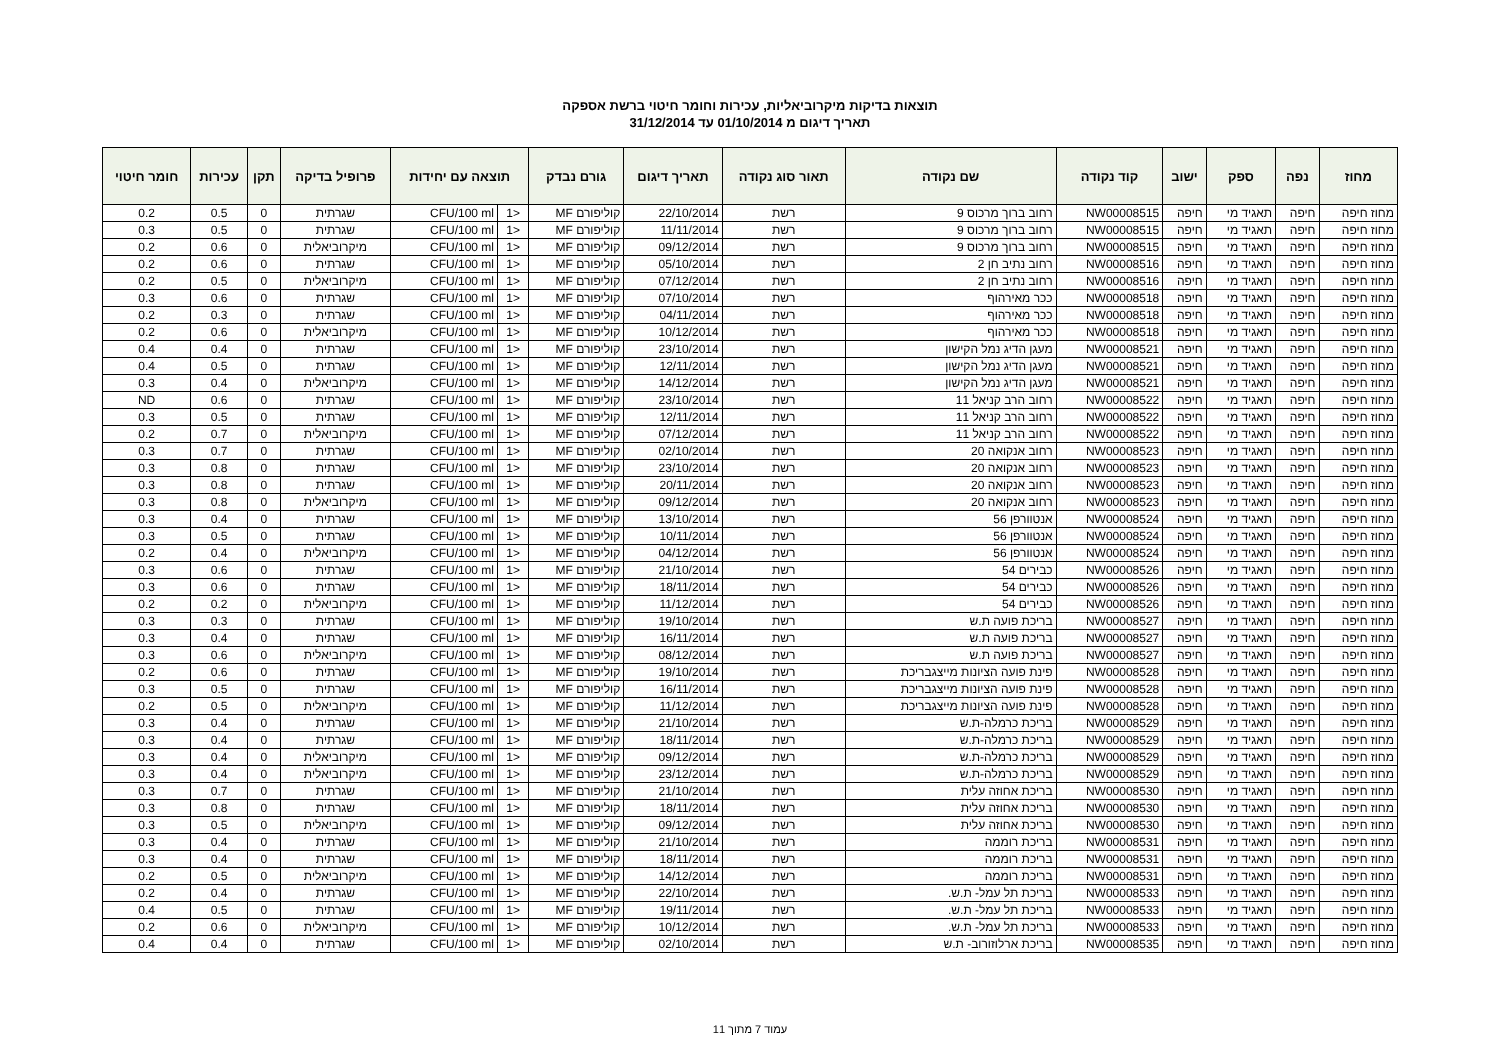תוצאות בדיקות מיקרוביאליות, עכירות וחומר חיטוי ברשת אספקה
תאריך דיגום מ 01/10/2014 עד 31/12/2014
| מחוז | נפה | ספק | ישוב | קוד נקודה | שם נקודה | תאור סוג נקודה | תאריך דיגום | גורם נבדק | תוצאה עם יחידות | | פרופיל בדיקה | תקן | עכירות | חומר חיטוי |
| --- | --- | --- | --- | --- | --- | --- | --- | --- | --- | --- | --- | --- | --- | --- |
| מחוז חיפה | חיפה | תאגיד מי | חיפה | NW00008515 | רחוב ברוך מרכוס 9 | רשת | 22/10/2014 | קוליפורם MF | <1 | CFU/100 ml | שגרתית | 0 | 0.5 | 0.2 |
| מחוז חיפה | חיפה | תאגיד מי | חיפה | NW00008515 | רחוב ברוך מרכוס 9 | רשת | 11/11/2014 | קוליפורם MF | <1 | CFU/100 ml | שגרתית | 0 | 0.5 | 0.3 |
| מחוז חיפה | חיפה | תאגיד מי | חיפה | NW00008515 | רחוב ברוך מרכוס 9 | רשת | 09/12/2014 | קוליפורם MF | <1 | CFU/100 ml | מיקרוביאלית | 0 | 0.6 | 0.2 |
| מחוז חיפה | חיפה | תאגיד מי | חיפה | NW00008516 | רחוב נתיב חן 2 | רשת | 05/10/2014 | קוליפורם MF | <1 | CFU/100 ml | שגרתית | 0 | 0.6 | 0.2 |
| מחוז חיפה | חיפה | תאגיד מי | חיפה | NW00008516 | רחוב נתיב חן 2 | רשת | 07/12/2014 | קוליפורם MF | <1 | CFU/100 ml | מיקרוביאלית | 0 | 0.5 | 0.2 |
| מחוז חיפה | חיפה | תאגיד מי | חיפה | NW00008518 | ככר מאירהוף | רשת | 07/10/2014 | קוליפורם MF | <1 | CFU/100 ml | שגרתית | 0 | 0.6 | 0.3 |
| מחוז חיפה | חיפה | תאגיד מי | חיפה | NW00008518 | ככר מאירהוף | רשת | 04/11/2014 | קוליפורם MF | <1 | CFU/100 ml | שגרתית | 0 | 0.3 | 0.2 |
| מחוז חיפה | חיפה | תאגיד מי | חיפה | NW00008518 | ככר מאירהוף | רשת | 10/12/2014 | קוליפורם MF | <1 | CFU/100 ml | מיקרוביאלית | 0 | 0.6 | 0.2 |
| מחוז חיפה | חיפה | תאגיד מי | חיפה | NW00008521 | מעגן הדיג נמל הקישון | רשת | 23/10/2014 | קוליפורם MF | <1 | CFU/100 ml | שגרתית | 0 | 0.4 | 0.4 |
| מחוז חיפה | חיפה | תאגיד מי | חיפה | NW00008521 | מעגן הדיג נמל הקישון | רשת | 12/11/2014 | קוליפורם MF | <1 | CFU/100 ml | שגרתית | 0 | 0.5 | 0.4 |
| מחוז חיפה | חיפה | תאגיד מי | חיפה | NW00008521 | מעגן הדיג נמל הקישון | רשת | 14/12/2014 | קוליפורם MF | <1 | CFU/100 ml | מיקרוביאלית | 0 | 0.4 | 0.3 |
| מחוז חיפה | חיפה | תאגיד מי | חיפה | NW00008522 | רחוב הרב קניאל 11 | רשת | 23/10/2014 | קוליפורם MF | <1 | CFU/100 ml | שגרתית | 0 | 0.6 | ND |
| מחוז חיפה | חיפה | תאגיד מי | חיפה | NW00008522 | רחוב הרב קניאל 11 | רשת | 12/11/2014 | קוליפורם MF | <1 | CFU/100 ml | שגרתית | 0 | 0.5 | 0.3 |
| מחוז חיפה | חיפה | תאגיד מי | חיפה | NW00008522 | רחוב הרב קניאל 11 | רשת | 07/12/2014 | קוליפורם MF | <1 | CFU/100 ml | מיקרוביאלית | 0 | 0.7 | 0.2 |
| מחוז חיפה | חיפה | תאגיד מי | חיפה | NW00008523 | רחוב אנקואה 20 | רשת | 02/10/2014 | קוליפורם MF | <1 | CFU/100 ml | שגרתית | 0 | 0.7 | 0.3 |
| מחוז חיפה | חיפה | תאגיד מי | חיפה | NW00008523 | רחוב אנקואה 20 | רשת | 23/10/2014 | קוליפורם MF | <1 | CFU/100 ml | שגרתית | 0 | 0.8 | 0.3 |
| מחוז חיפה | חיפה | תאגיד מי | חיפה | NW00008523 | רחוב אנקואה 20 | רשת | 20/11/2014 | קוליפורם MF | <1 | CFU/100 ml | שגרתית | 0 | 0.8 | 0.3 |
| מחוז חיפה | חיפה | תאגיד מי | חיפה | NW00008523 | רחוב אנקואה 20 | רשת | 09/12/2014 | קוליפורם MF | <1 | CFU/100 ml | מיקרוביאלית | 0 | 0.8 | 0.3 |
| מחוז חיפה | חיפה | תאגיד מי | חיפה | NW00008524 | אנטוורפן 56 | רשת | 13/10/2014 | קוליפורם MF | <1 | CFU/100 ml | שגרתית | 0 | 0.4 | 0.3 |
| מחוז חיפה | חיפה | תאגיד מי | חיפה | NW00008524 | אנטוורפן 56 | רשת | 10/11/2014 | קוליפורם MF | <1 | CFU/100 ml | שגרתית | 0 | 0.5 | 0.3 |
| מחוז חיפה | חיפה | תאגיד מי | חיפה | NW00008524 | אנטוורפן 56 | רשת | 04/12/2014 | קוליפורם MF | <1 | CFU/100 ml | מיקרוביאלית | 0 | 0.4 | 0.2 |
| מחוז חיפה | חיפה | תאגיד מי | חיפה | NW00008526 | כבירים 54 | רשת | 21/10/2014 | קוליפורם MF | <1 | CFU/100 ml | שגרתית | 0 | 0.6 | 0.3 |
| מחוז חיפה | חיפה | תאגיד מי | חיפה | NW00008526 | כבירים 54 | רשת | 18/11/2014 | קוליפורם MF | <1 | CFU/100 ml | שגרתית | 0 | 0.6 | 0.3 |
| מחוז חיפה | חיפה | תאגיד מי | חיפה | NW00008526 | כבירים 54 | רשת | 11/12/2014 | קוליפורם MF | <1 | CFU/100 ml | מיקרוביאלית | 0 | 0.2 | 0.2 |
| מחוז חיפה | חיפה | תאגיד מי | חיפה | NW00008527 | בריכת פועה ת.ש | רשת | 19/10/2014 | קוליפורם MF | <1 | CFU/100 ml | שגרתית | 0 | 0.3 | 0.3 |
| מחוז חיפה | חיפה | תאגיד מי | חיפה | NW00008527 | בריכת פועה ת.ש | רשת | 16/11/2014 | קוליפורם MF | <1 | CFU/100 ml | שגרתית | 0 | 0.4 | 0.3 |
| מחוז חיפה | חיפה | תאגיד מי | חיפה | NW00008527 | בריכת פועה ת.ש | רשת | 08/12/2014 | קוליפורם MF | <1 | CFU/100 ml | מיקרוביאלית | 0 | 0.6 | 0.3 |
| מחוז חיפה | חיפה | תאגיד מי | חיפה | NW00008528 | פינת פועה הציונות מייצגבריכת | רשת | 19/10/2014 | קוליפורם MF | <1 | CFU/100 ml | שגרתית | 0 | 0.6 | 0.2 |
| מחוז חיפה | חיפה | תאגיד מי | חיפה | NW00008528 | פינת פועה הציונות מייצגבריכת | רשת | 16/11/2014 | קוליפורם MF | <1 | CFU/100 ml | שגרתית | 0 | 0.5 | 0.3 |
| מחוז חיפה | חיפה | תאגיד מי | חיפה | NW00008528 | פינת פועה הציונות מייצגבריכת | רשת | 11/12/2014 | קוליפורם MF | <1 | CFU/100 ml | מיקרוביאלית | 0 | 0.5 | 0.2 |
| מחוז חיפה | חיפה | תאגיד מי | חיפה | NW00008529 | בריכת כרמלה-ת.ש | רשת | 21/10/2014 | קוליפורם MF | <1 | CFU/100 ml | שגרתית | 0 | 0.4 | 0.3 |
| מחוז חיפה | חיפה | תאגיד מי | חיפה | NW00008529 | בריכת כרמלה-ת.ש | רשת | 18/11/2014 | קוליפורם MF | <1 | CFU/100 ml | שגרתית | 0 | 0.4 | 0.3 |
| מחוז חיפה | חיפה | תאגיד מי | חיפה | NW00008529 | בריכת כרמלה-ת.ש | רשת | 09/12/2014 | קוליפורם MF | <1 | CFU/100 ml | מיקרוביאלית | 0 | 0.4 | 0.3 |
| מחוז חיפה | חיפה | תאגיד מי | חיפה | NW00008529 | בריכת כרמלה-ת.ש | רשת | 23/12/2014 | קוליפורם MF | <1 | CFU/100 ml | מיקרוביאלית | 0 | 0.4 | 0.3 |
| מחוז חיפה | חיפה | תאגיד מי | חיפה | NW00008530 | בריכת אחוזה עלית | רשת | 21/10/2014 | קוליפורם MF | <1 | CFU/100 ml | שגרתית | 0 | 0.7 | 0.3 |
| מחוז חיפה | חיפה | תאגיד מי | חיפה | NW00008530 | בריכת אחוזה עלית | רשת | 18/11/2014 | קוליפורם MF | <1 | CFU/100 ml | שגרתית | 0 | 0.8 | 0.3 |
| מחוז חיפה | חיפה | תאגיד מי | חיפה | NW00008530 | בריכת אחוזה עלית | רשת | 09/12/2014 | קוליפורם MF | <1 | CFU/100 ml | מיקרוביאלית | 0 | 0.5 | 0.3 |
| מחוז חיפה | חיפה | תאגיד מי | חיפה | NW00008531 | בריכת רוממה | רשת | 21/10/2014 | קוליפורם MF | <1 | CFU/100 ml | שגרתית | 0 | 0.4 | 0.3 |
| מחוז חיפה | חיפה | תאגיד מי | חיפה | NW00008531 | בריכת רוממה | רשת | 18/11/2014 | קוליפורם MF | <1 | CFU/100 ml | שגרתית | 0 | 0.4 | 0.3 |
| מחוז חיפה | חיפה | תאגיד מי | חיפה | NW00008531 | בריכת רוממה | רשת | 14/12/2014 | קוליפורם MF | <1 | CFU/100 ml | מיקרוביאלית | 0 | 0.5 | 0.2 |
| מחוז חיפה | חיפה | תאגיד מי | חיפה | NW00008533 | בריכת תל עמל- ת.ש. | רשת | 22/10/2014 | קוליפורם MF | <1 | CFU/100 ml | שגרתית | 0 | 0.4 | 0.2 |
| מחוז חיפה | חיפה | תאגיד מי | חיפה | NW00008533 | בריכת תל עמל- ת.ש. | רשת | 19/11/2014 | קוליפורם MF | <1 | CFU/100 ml | שגרתית | 0 | 0.5 | 0.4 |
| מחוז חיפה | חיפה | תאגיד מי | חיפה | NW00008533 | בריכת תל עמל- ת.ש. | רשת | 10/12/2014 | קוליפורם MF | <1 | CFU/100 ml | מיקרוביאלית | 0 | 0.6 | 0.2 |
| מחוז חיפה | חיפה | תאגיד מי | חיפה | NW00008535 | בריכת ארלוזורוב- ת.ש | רשת | 02/10/2014 | קוליפורם MF | <1 | CFU/100 ml | שגרתית | 0 | 0.4 | 0.4 |
עמוד 7 מתוך 11